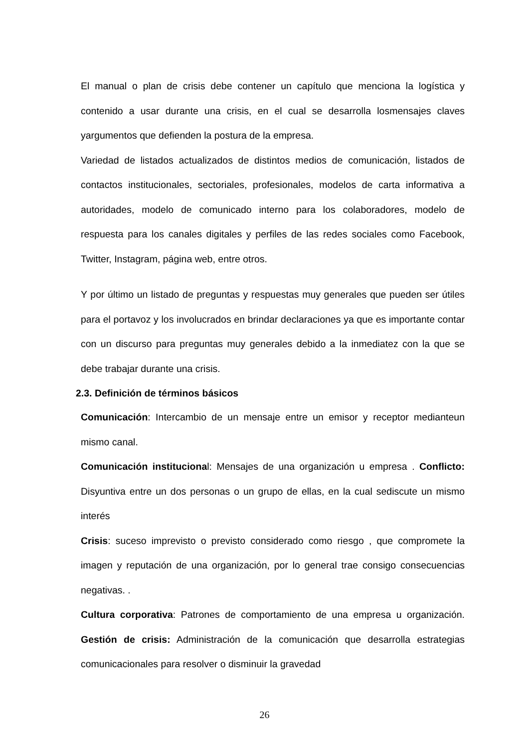El manual o plan de crisis debe contener un capítulo que menciona la logística y contenido a usar durante una crisis, en el cual se desarrolla losmensajes claves yargumentos que defienden la postura de la empresa.
Variedad de listados actualizados de distintos medios de comunicación, listados de contactos institucionales, sectoriales, profesionales, modelos de carta informativa a autoridades, modelo de comunicado interno para los colaboradores, modelo de respuesta para los canales digitales y perfiles de las redes sociales como Facebook, Twitter, Instagram, página web, entre otros.
Y por último un listado de preguntas y respuestas muy generales que pueden ser útiles para el portavoz y los involucrados en brindar declaraciones ya que es importante contar con un discurso para preguntas muy generales debido a la inmediatez con la que se debe trabajar durante una crisis.
2.3. Definición de términos básicos
Comunicación: Intercambio de un mensaje entre un emisor y receptor medianteun mismo canal.
Comunicación institucional: Mensajes de una organización u empresa . Conflicto: Disyuntiva entre un dos personas o un grupo de ellas, en la cual sediscute un mismo interés
Crisis: suceso imprevisto o previsto considerado como riesgo , que compromete la imagen y reputación de una organización, por lo general trae consigo consecuencias negativas. .
Cultura corporativa: Patrones de comportamiento de una empresa u organización. Gestión de crisis: Administración de la comunicación que desarrolla estrategias comunicacionales para resolver o disminuir la gravedad
26